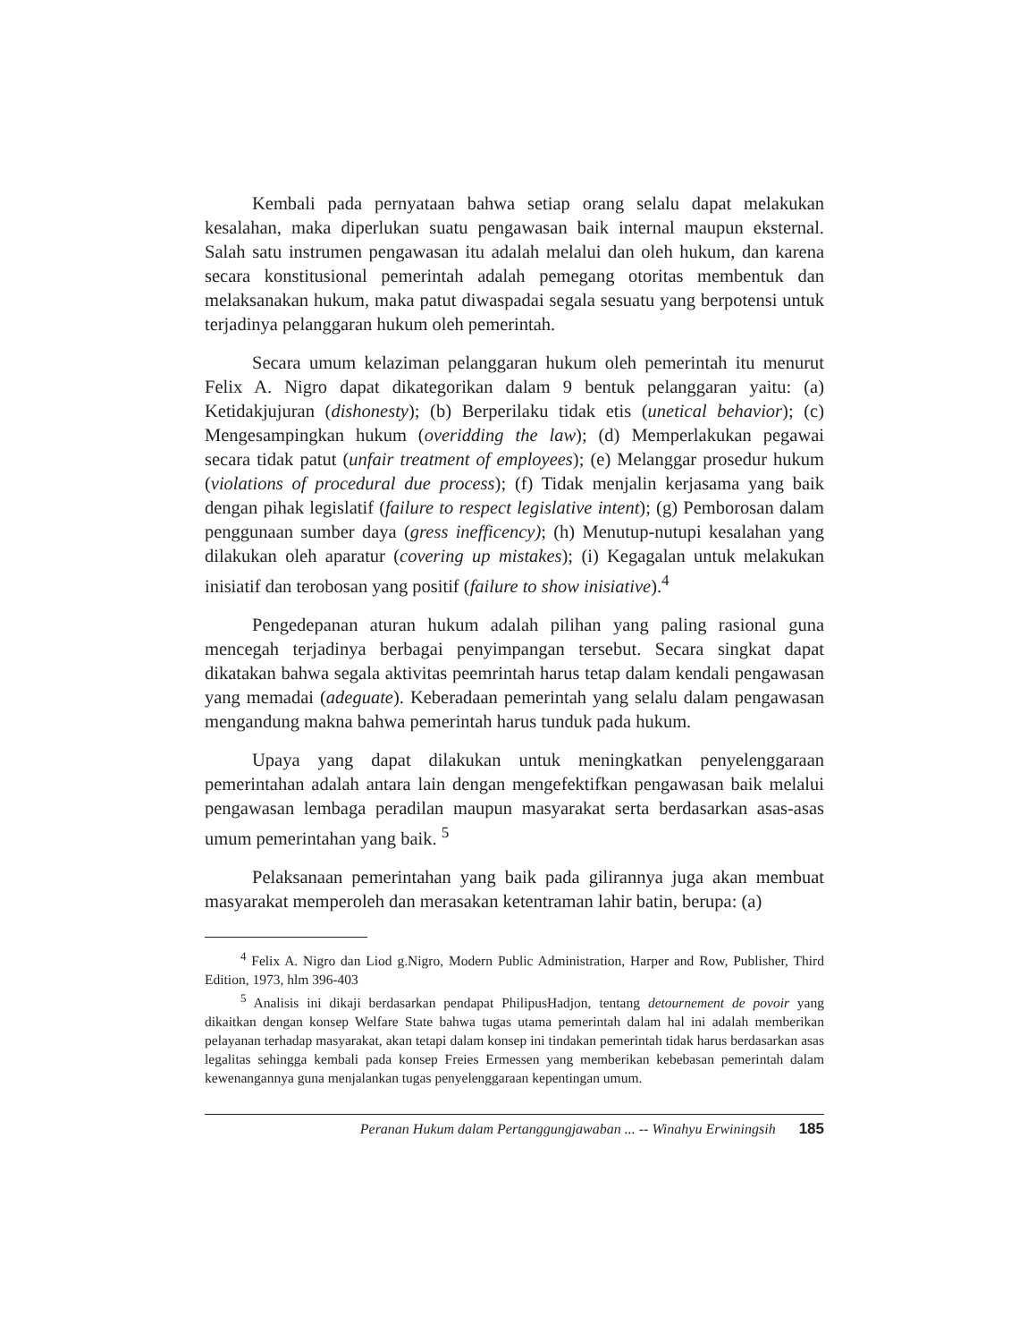Kembali pada pernyataan bahwa setiap orang selalu dapat melakukan kesalahan, maka diperlukan suatu pengawasan baik internal maupun eksternal. Salah satu instrumen pengawasan itu adalah melalui dan oleh hukum, dan karena secara konstitusional pemerintah adalah pemegang otoritas membentuk dan melaksanakan hukum, maka patut diwaspadai segala sesuatu yang berpotensi untuk terjadinya pelanggaran hukum oleh pemerintah.
Secara umum kelaziman pelanggaran hukum oleh pemerintah itu menurut Felix A. Nigro dapat dikategorikan dalam 9 bentuk pelanggaran yaitu: (a) Ketidakjujuran (dishonesty); (b) Berperilaku tidak etis (unetical behavior); (c) Mengesampingkan hukum (overidding the law); (d) Memperlakukan pegawai secara tidak patut (unfair treatment of employees); (e) Melanggar prosedur hukum (violations of procedural due process); (f) Tidak menjalin kerjasama yang baik dengan pihak legislatif (failure to respect legislative intent); (g) Pemborosan dalam penggunaan sumber daya (gress inefficency); (h) Menutup-nutupi kesalahan yang dilakukan oleh aparatur (covering up mistakes); (i) Kegagalan untuk melakukan inisiatif dan terobosan yang positif (failure to show inisiative).<sup>4</sup>
Pengedepanan aturan hukum adalah pilihan yang paling rasional guna mencegah terjadinya berbagai penyimpangan tersebut. Secara singkat dapat dikatakan bahwa segala aktivitas peemrintah harus tetap dalam kendali pengawasan yang memadai (adeguate). Keberadaan pemerintah yang selalu dalam pengawasan mengandung makna bahwa pemerintah harus tunduk pada hukum.
Upaya yang dapat dilakukan untuk meningkatkan penyelenggaraan pemerintahan adalah antara lain dengan mengefektifkan pengawasan baik melalui pengawasan lembaga peradilan maupun masyarakat serta berdasarkan asas-asas umum pemerintahan yang baik. <sup>5</sup>
Pelaksanaan pemerintahan yang baik pada gilirannya juga akan membuat masyarakat memperoleh dan merasakan ketentraman lahir batin, berupa: (a)
<sup>4</sup> Felix A. Nigro dan Liod g.Nigro, Modern Public Administration, Harper and Row, Publisher, Third Edition, 1973, hlm 396-403
<sup>5</sup> Analisis ini dikaji berdasarkan pendapat PhilipusHadjon, tentang detournement de povoir yang dikaitkan dengan konsep Welfare State bahwa tugas utama pemerintah dalam hal ini adalah memberikan pelayanan terhadap masyarakat, akan tetapi dalam konsep ini tindakan pemerintah tidak harus berdasarkan asas legalitas sehingga kembali pada konsep Freies Ermessen yang memberikan kebebasan pemerintah dalam kewenangannya guna menjalankan tugas penyelenggaraan kepentingan umum.
Peranan Hukum dalam Pertanggungjawaban ... -- Winahyu Erwiningsih 185